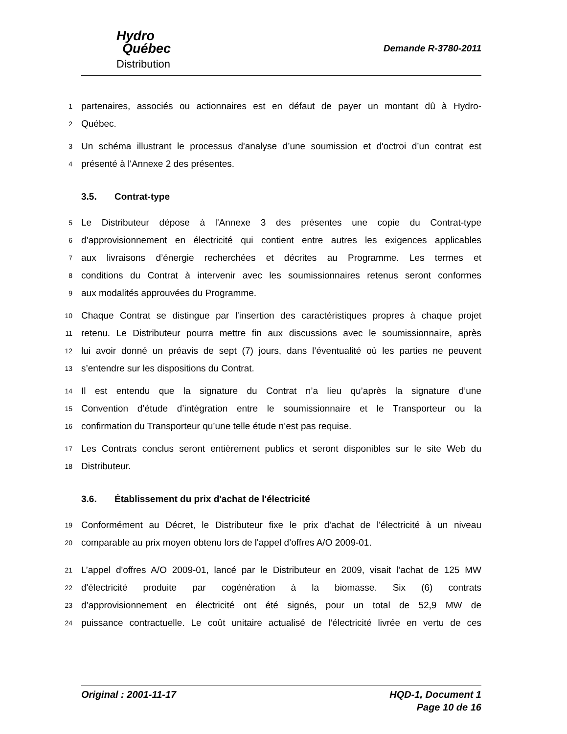Hydro
Québec
Distribution
Demande R-3780-2011
1
partenaires, associés ou actionnaires est en défaut de payer un montant dû à Hydro-
2
Québec.
3
Un schéma illustrant le processus d'analyse d’une soumission et d'octroi d’un contrat est
4
présenté à l'Annexe 2 des présentes.
3.5. Contrat-type
5
Le Distributeur dépose à l'Annexe 3 des présentes une copie du Contrat-type
6
d’approvisionnement en électricité qui contient entre autres les exigences applicables
7
aux livraisons d’énergie recherchées et décrites au Programme. Les termes et
8
conditions du Contrat à intervenir avec les soumissionnaires retenus seront conformes
9
aux modalités approuvées du Programme.
10
Chaque Contrat se distingue par l'insertion des caractéristiques propres à chaque projet
11
retenu. Le Distributeur pourra mettre fin aux discussions avec le soumissionnaire, après
12
lui avoir donné un préavis de sept (7) jours, dans l’éventualité où les parties ne peuvent
13
s’entendre sur les dispositions du Contrat.
14
Il est entendu que la signature du Contrat n’a lieu qu’après la signature d’une
15
Convention d’étude d’intégration entre le soumissionnaire et le Transporteur ou la
16
confirmation du Transporteur qu’une telle étude n’est pas requise.
17
Les Contrats conclus seront entièrement publics et seront disponibles sur le site Web du
18
Distributeur.
3.6. Établissement du prix d'achat de l'électricité
19
Conformément au Décret, le Distributeur fixe le prix d'achat de l'électricité à un niveau
20
comparable au prix moyen obtenu lors de l'appel d’offres A/O 2009-01.
21
L’appel d'offres A/O 2009-01, lancé par le Distributeur en 2009, visait l’achat de 125 MW
22
d'électricité produite par cogénération à la biomasse. Six (6) contrats
23
d’approvisionnement en électricité ont été signés, pour un total de 52,9 MW de
24
puissance contractuelle. Le coût unitaire actualisé de l’électricité livrée en vertu de ces
Original : 2001-11-17 HQD-1, Document 1
Page 10 de 16